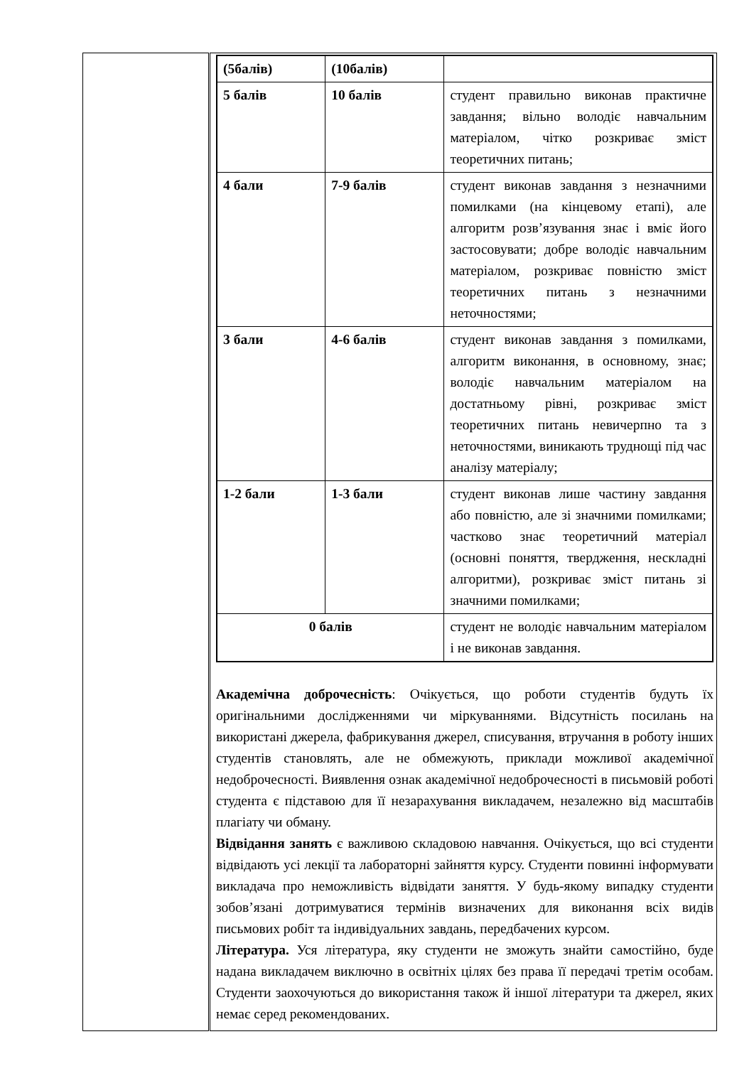| | / (5балів) / (10балів) / / / 5 балів / 10 балів / студент правильно виконав практичне завдання; вільно володіє навчальним матеріалом, чітко розкриває зміст теоретичних питань; / / 4 бали / 7-9 балів / студент виконав завдання з незначними помилками (на кінцевому етапі), але алгоритм розв’язування знає і вміє його застосовувати; добре володіє навчальним матеріалом, розкриває повністю зміст теоретичних питань з незначними неточностями; / / 3 бали / 4-6 балів / студент виконав завдання з помилками, алгоритм виконання, в основному, знає; володіє навчальним матеріалом на достатньому рівні, розкриває зміст теоретичних питань невичерпно та з неточностями, виникають труднощі під час аналізу матеріалу; / / 1-2 бали / 1-3 бали / студент виконав лише частину завдання або повністю, але зі значними помилками; частково знає теоретичний матеріал (основні поняття, твердження, нескладні алгоритми), розкриває зміст питань зі значними помилками; / / 0 балів / / студент не володіє навчальним матеріалом і не виконав завдання. / Академічна доброчесність : Очікується, що роботи студентів будуть їх оригінальними дослідженнями чи міркуваннями. Відсутність посилань на використані джерела, фабрикування джерел, списування, втручання в роботу інших студентів становлять, але не обмежують, приклади можливої академічної недоброчесності. Виявлення ознак академічної недоброчесності в письмовій роботі студента є підставою для її незарахування викладачем, незалежно від масштабів плагіату чи обману. Відвідання занять є важливою складовою навчання. Очікується, що всі студенти відвідають усі лекції та лабораторні зайняття курсу. Студенти повинні інформувати викладача про неможливість відвідати заняття. У будь-якому випадку студенти зобов’язані дотримуватися термінів визначених для виконання всіх видів письмових робіт та індивідуальних завдань, передбачених курсом. Література. Уся література, яку студенти не зможуть знайти самостійно, буде надана викладачем виключно в освітніх цілях без права її передачі третім особам. Студенти заохочуються до використання також й іншої літератури та джерел, яких немає серед рекомендованих. |